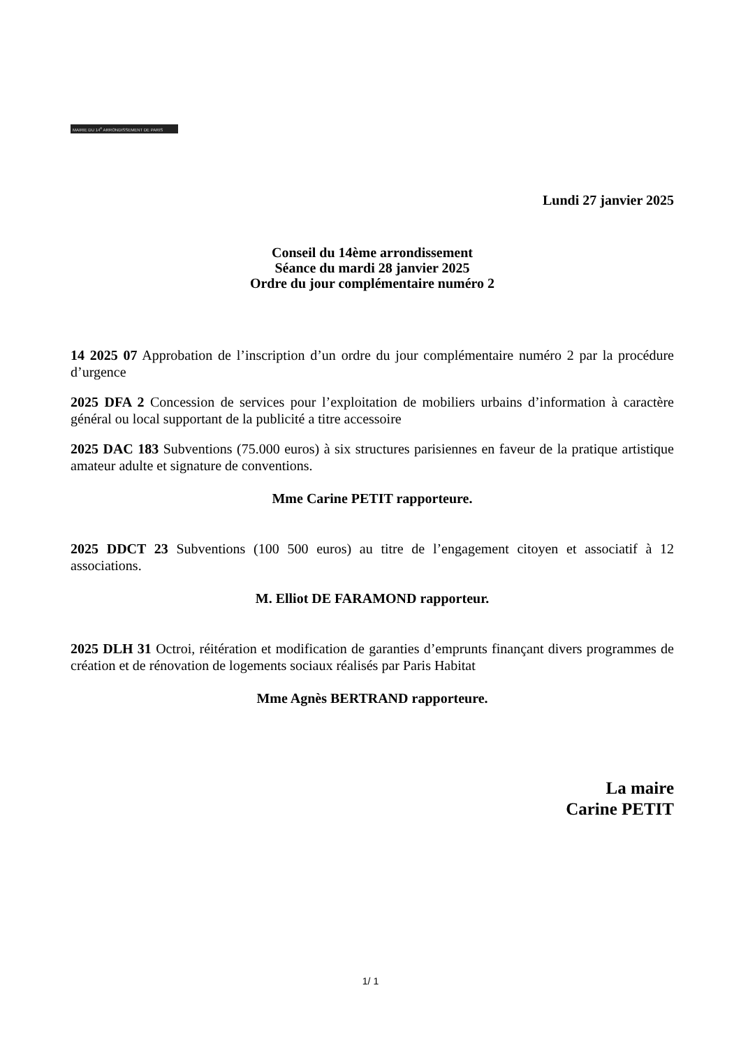MAIRIE DU 14<sup>e</sup> ARRONDISSEMENT DE PARIS
Lundi 27 janvier 2025
Conseil du 14ème arrondissement
Séance du mardi 28 janvier 2025
Ordre du jour complémentaire numéro 2
14 2025 07 Approbation de l’inscription d’un ordre du jour complémentaire numéro 2 par la procédure d’urgence
2025 DFA 2 Concession de services pour l’exploitation de mobiliers urbains d’information à caractère général ou local supportant de la publicité a titre accessoire
2025 DAC 183 Subventions (75.000 euros) à six structures parisiennes en faveur de la pratique artistique amateur adulte et signature de conventions.
Mme Carine PETIT rapporteure.
2025 DDCT 23 Subventions (100 500 euros) au titre de l’engagement citoyen et associatif à 12 associations.
M. Elliot DE FARAMOND rapporteur.
2025 DLH 31 Octroi, réitération et modification de garanties d’emprunts finançant divers programmes de création et de rénovation de logements sociaux réalisés par Paris Habitat
Mme Agnès BERTRAND rapporteure.
La maire
Carine PETIT
1/ 1